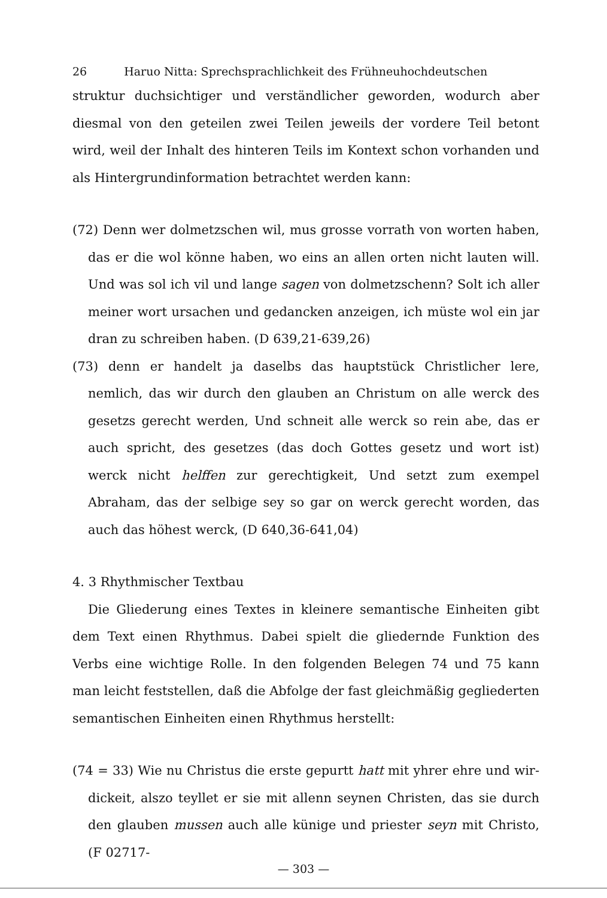26 Haruo Nitta: Sprechsprachlichkeit des Frühneuhochdeutschen
struktur duchsichtiger und verständlicher geworden, wodurch aber diesmal von den geteilen zwei Teilen jeweils der vordere Teil betont wird, weil der Inhalt des hinteren Teils im Kontext schon vorhanden und als Hintergrund­information betrachtet werden kann:
(72) Denn wer dolmetzschen wil, mus grosse vorrath von worten haben, das er die wol könne haben, wo eins an allen orten nicht lauten will. Und was sol ich vil und lange sagen von dolmetzschenn? Solt ich aller meiner wort ursachen und gedancken anzeigen, ich müste wol ein jar dran zu schreiben haben. (D 639,21-639,26)
(73) denn er handelt ja daselbs das hauptstück Christlicher lere, nemlich, das wir durch den glauben an Christum on alle werck des gesetzs gerecht werden, Und schneit alle werck so rein abe, das er auch spricht, des gesetzes (das doch Gottes gesetz und wort ist) werck nicht helffen zur gerechtigkeit, Und setzt zum exempel Abraham, das der selbige sey so gar on werck gerecht worden, das auch das höhest werck, (D 640,36-641,04)
4. 3 Rhythmischer Textbau
Die Gliederung eines Textes in kleinere semantische Einheiten gibt dem Text einen Rhythmus. Dabei spielt die gliedernde Funktion des Verbs eine wichtige Rolle. In den folgenden Belegen 74 und 75 kann man leicht fest­stellen, daß die Abfolge der fast gleichmäßig gegliederten semantischen Einheiten einen Rhythmus herstellt:
(74 = 33) Wie nu Christus die erste gepurtt hatt mit yhrer ehre und wir­dickeit, alszo teyllet er sie mit allenn seynen Christen, das sie durch den glauben mussen auch alle künige und priester seyn mit Christo, (F 02717-
— 303 —